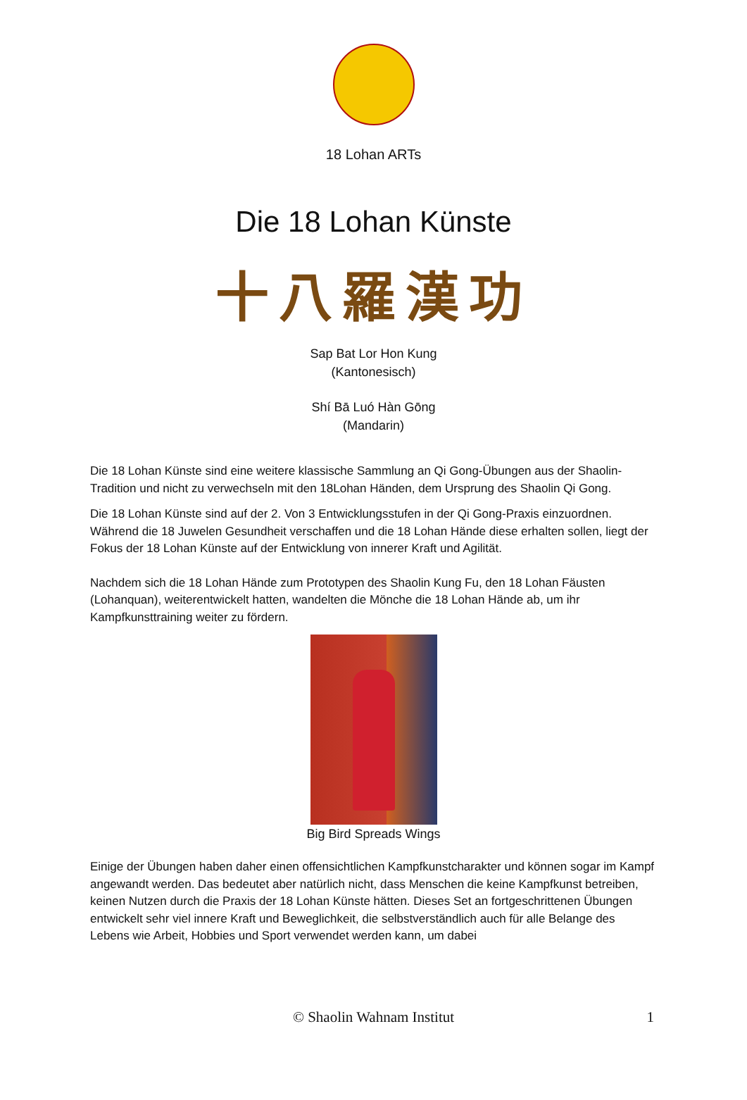18 Lohan ARTs
Die 18 Lohan Künste
十八羅漢功
Sap Bat Lor Hon Kung
(Kantonesisch)
Shí Bā Luó Hàn Gōng
(Mandarin)
Die 18 Lohan Künste sind eine weitere klassische Sammlung an Qi Gong-Übungen aus der Shaolin-Tradition und nicht zu verwechseln mit den 18Lohan Händen, dem Ursprung des Shaolin Qi Gong.
Die 18 Lohan Künste sind auf der 2. Von 3 Entwicklungsstufen in der Qi Gong-Praxis einzuordnen. Während die 18 Juwelen Gesundheit verschaffen und die 18 Lohan Hände diese erhalten sollen, liegt der Fokus der 18 Lohan Künste auf der Entwicklung von innerer Kraft und Agilität.
Nachdem sich die 18 Lohan Hände zum Prototypen des Shaolin Kung Fu, den 18 Lohan Fäusten (Lohanquan), weiterentwickelt hatten, wandelten die Mönche die 18 Lohan Hände ab, um ihr Kampfkunsttraining weiter zu fördern.
Big Bird Spreads Wings
Einige der Übungen haben daher einen offensichtlichen Kampfkunstcharakter und können sogar im Kampf angewandt werden. Das bedeutet aber natürlich nicht, dass Menschen die keine Kampfkunst betreiben, keinen Nutzen durch die Praxis der 18 Lohan Künste hätten. Dieses Set an fortgeschrittenen Übungen entwickelt sehr viel innere Kraft und Beweglichkeit, die selbstverständlich auch für alle Belange des Lebens wie Arbeit, Hobbies und Sport verwendet werden kann, um dabei
© Shaolin Wahnam Institut 1